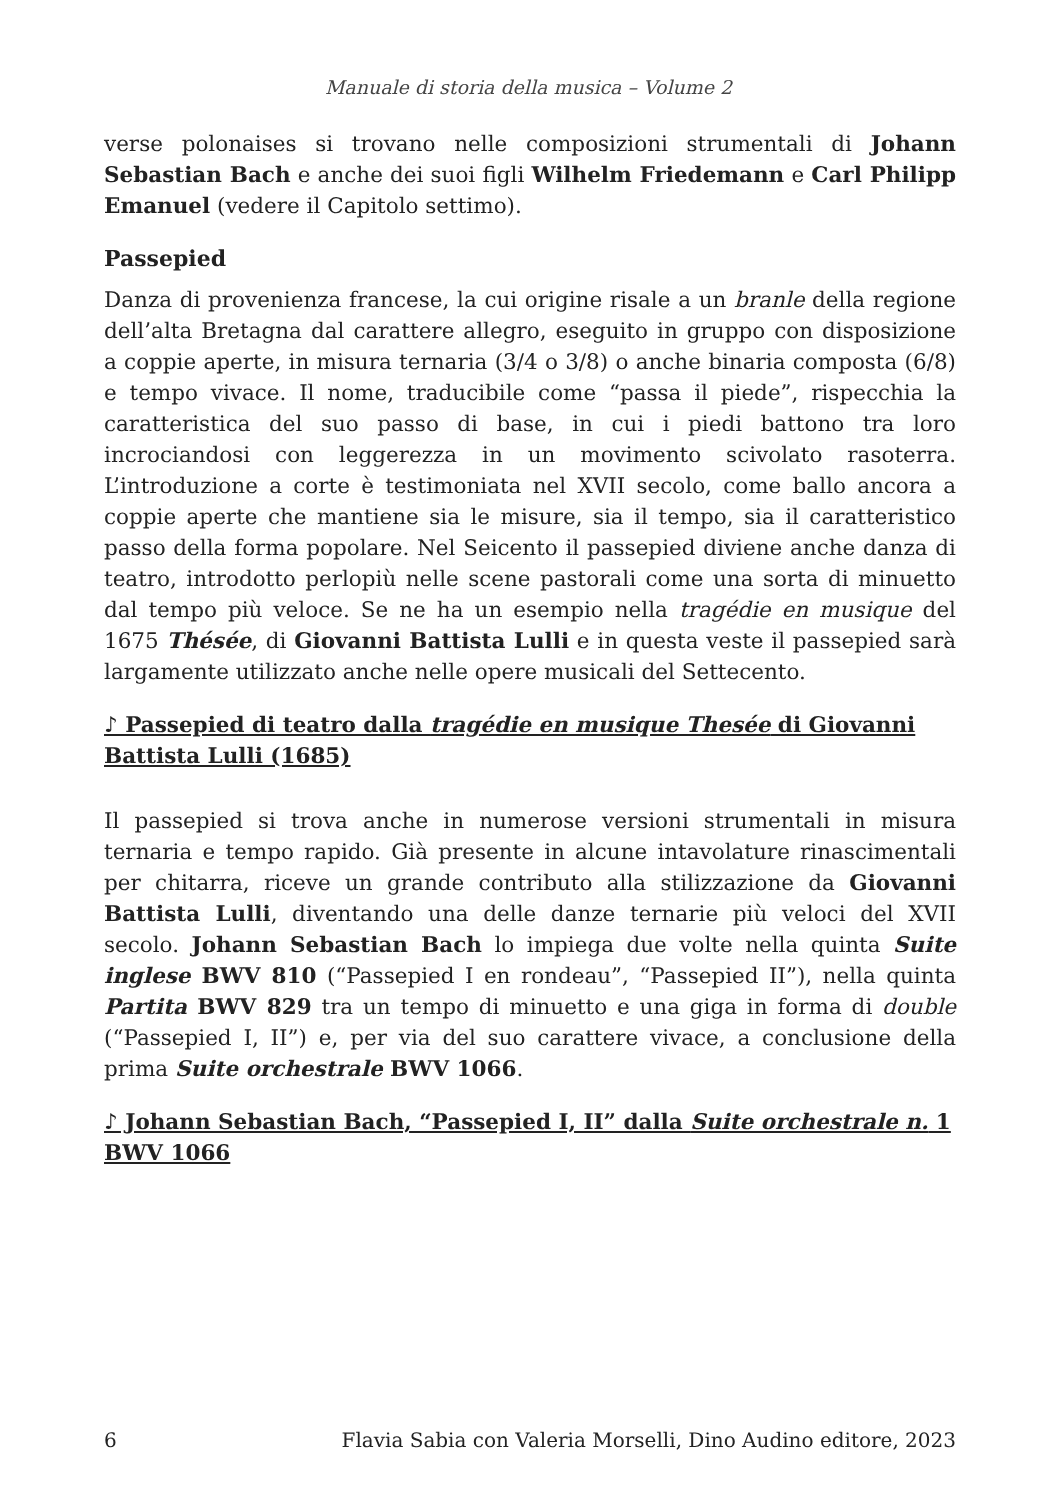Manuale di storia della musica – Volume 2
verse polonaises si trovano nelle composizioni strumentali di Johann Sebastian Bach e anche dei suoi figli Wilhelm Friedemann e Carl Philipp Emanuel (vedere il Capitolo settimo).
Passepied
Danza di provenienza francese, la cui origine risale a un branle della regione dell’alta Bretagna dal carattere allegro, eseguito in gruppo con disposizione a coppie aperte, in misura ternaria (3/4 o 3/8) o anche binaria composta (6/8) e tempo vivace. Il nome, traducibile come “passa il piede”, rispecchia la caratteristica del suo passo di base, in cui i piedi battono tra loro incrociandosi con leggerezza in un movimento scivolato rasoterra. L’introduzione a corte è testimoniata nel XVII secolo, come ballo ancora a coppie aperte che mantiene sia le misure, sia il tempo, sia il caratteristico passo della forma popolare. Nel Seicento il passepied diviene anche danza di teatro, introdotto perlopiù nelle scene pastorali come una sorta di minuetto dal tempo più veloce. Se ne ha un esempio nella tragédie en musique del 1675 Thésée, di Giovanni Battista Lulli e in questa veste il passepied sarà largamente utilizzato anche nelle opere musicali del Settecento.
♪ Passepied di teatro dalla tragédie en musique Thesée di Giovanni Battista Lulli (1685)
Il passepied si trova anche in numerose versioni strumentali in misura ternaria e tempo rapido. Già presente in alcune intavolature rinascimentali per chitarra, riceve un grande contributo alla stilizzazione da Giovanni Battista Lulli, diventando una delle danze ternarie più veloci del XVII secolo. Johann Sebastian Bach lo impiega due volte nella quinta Suite inglese BWV 810 (“Passepied I en rondeau”, “Passepied II”), nella quinta Partita BWV 829 tra un tempo di minuetto e una giga in forma di double (“Passepied I, II”) e, per via del suo carattere vivace, a conclusione della prima Suite orchestrale BWV 1066.
♪ Johann Sebastian Bach, “Passepied I, II” dalla Suite orchestrale n. 1 BWV 1066
6 Flavia Sabia con Valeria Morselli, Dino Audino editore, 2023